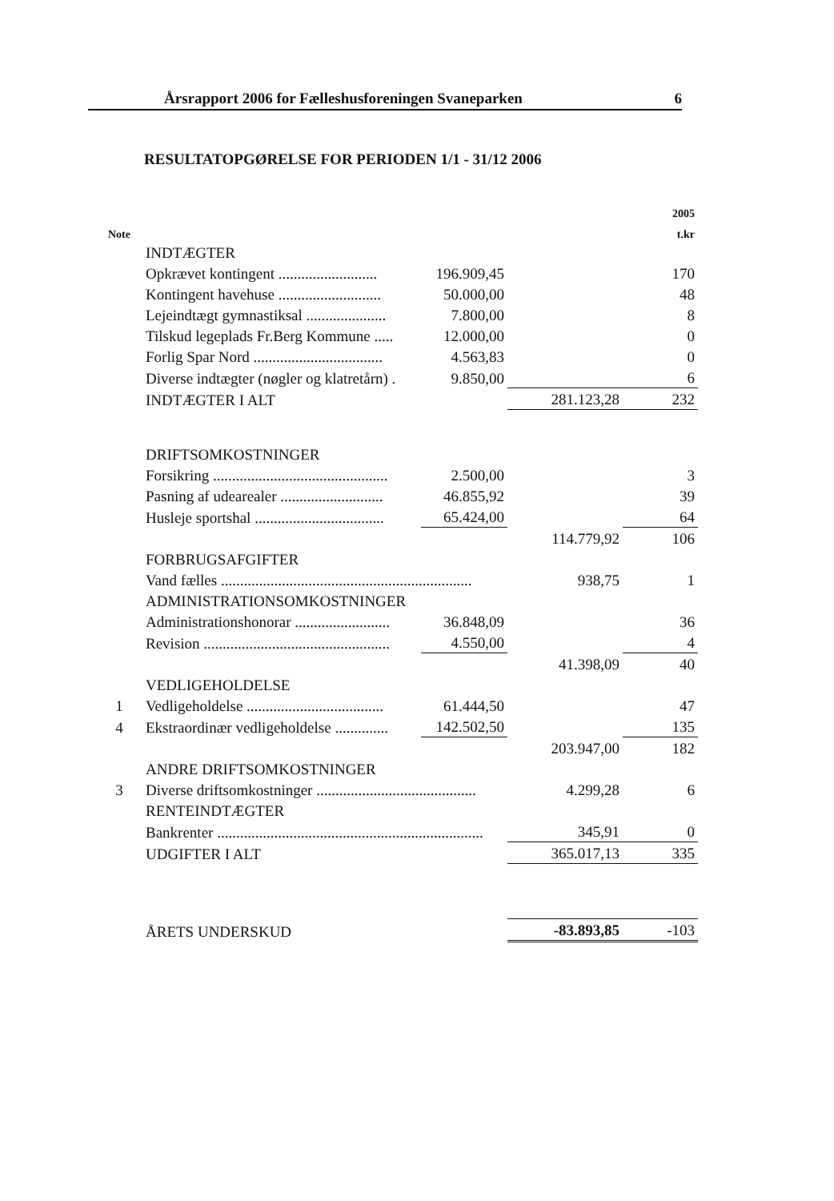Årsrapport 2006 for Fælleshusforeningen Svaneparken 6
RESULTATOPGØRELSE FOR PERIODEN 1/1 - 31/12 2006
| | | | | 2005 |
| Note | | | | t.kr |
| | INDTÆGTER | | | |
| | Opkrævet kontingent .......................... | 196.909,45 | | 170 |
| | Kontingent havehuse ........................... | 50.000,00 | | 48 |
| | Lejeindtægt gymnastiksal ..................... | 7.800,00 | | 8 |
| | Tilskud legeplads Fr.Berg Kommune ..... | 12.000,00 | | 0 |
| | Forlig Spar Nord .................................. | 4.563,83 | | 0 |
| | Diverse indtægter (nøgler og klatretårn) . | 9.850,00 | | 6 |
| | INDTÆGTER I ALT | | 281.123,28 | 232 |
| | DRIFTSOMKOSTNINGER | | | |
| | Forsikring .............................................. | 2.500,00 | | 3 |
| | Pasning af udearealer ........................... | 46.855,92 | | 39 |
| | Husleje sportshal .................................. | 65.424,00 | | 64 |
| | | | 114.779,92 | 106 |
| | FORBRUGSAFGIFTER | | | |
| | Vand fælles .................................................................. | | 938,75 | 1 |
| | ADMINISTRATIONSOMKOSTNINGER | | | |
| | Administrationshonorar ......................... | 36.848,09 | | 36 |
| | Revision ................................................. | 4.550,00 | | 4 |
| | | | 41.398,09 | 40 |
| | VEDLIGEHOLDELSE | | | |
| 1 | Vedligeholdelse .................................... | 61.444,50 | | 47 |
| 4 | Ekstraordinær vedligeholdelse .............. | 142.502,50 | | 135 |
| | | | 203.947,00 | 182 |
| | ANDRE DRIFTSOMKOSTNINGER | | | |
| 3 | Diverse driftsomkostninger .......................................... | | 4.299,28 | 6 |
| | RENTEINDTÆGTER | | | |
| | Bankrenter ...................................................................... | | 345,91 | 0 |
| | UDGIFTER I ALT | | 365.017,13 | 335 |
| | ÅRETS UNDERSKUD | | -83.893,85 | -103 |